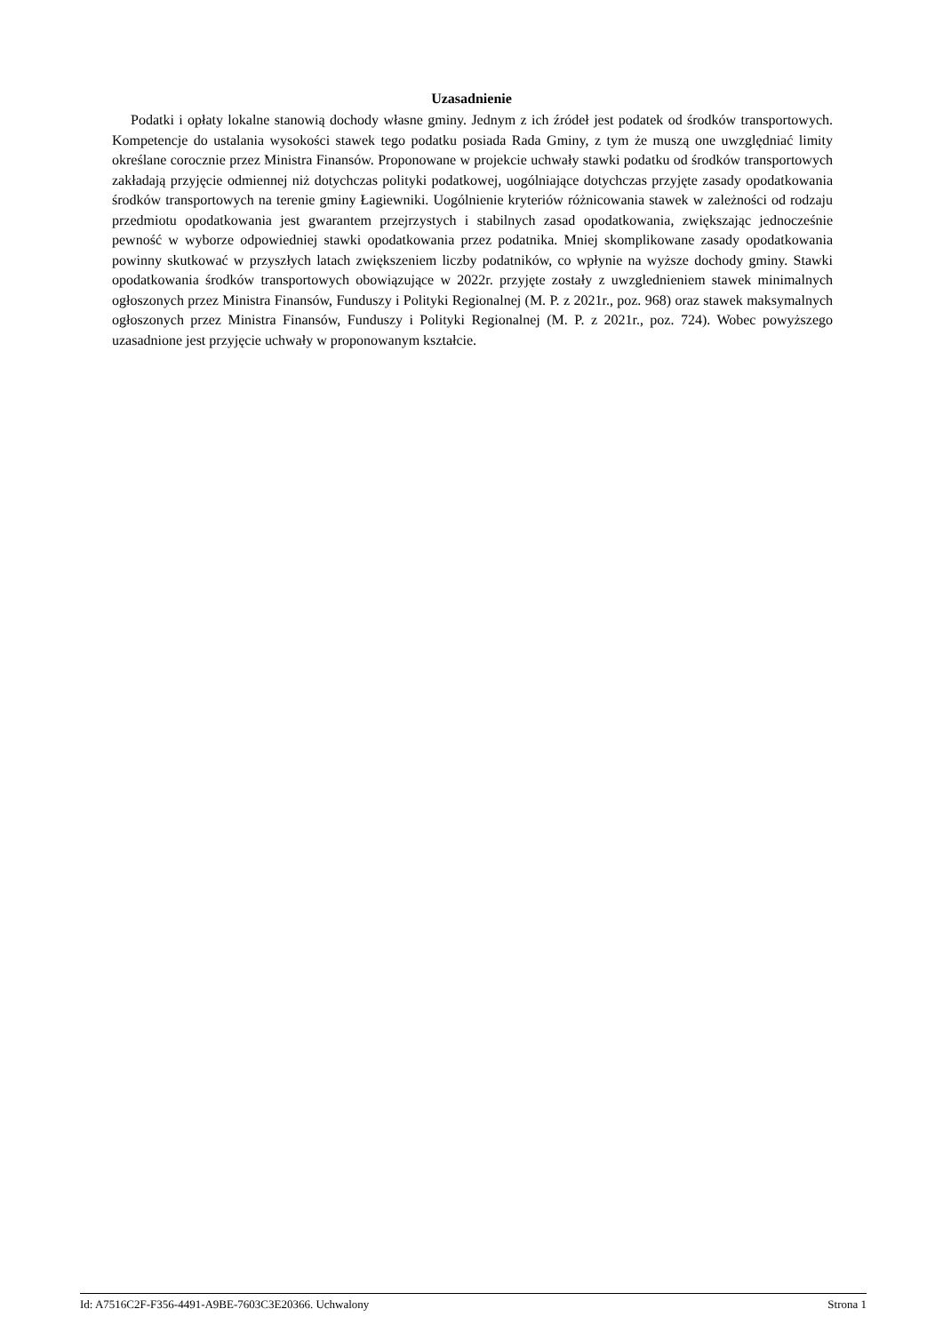Uzasadnienie
Podatki i opłaty lokalne stanowią dochody własne gminy. Jednym z ich źródeł jest podatek od środków transportowych. Kompetencje do ustalania wysokości stawek tego podatku posiada Rada Gminy, z tym że muszą one uwzględniać limity określane corocznie przez Ministra Finansów. Proponowane w projekcie uchwały stawki podatku od środków transportowych zakładają przyjęcie odmiennej niż dotychczas polityki podatkowej, uogólniające dotychczas przyjęte zasady opodatkowania środków transportowych na terenie gminy Łagiewniki. Uogólnienie kryteriów różnicowania stawek w zależności od rodzaju przedmiotu opodatkowania jest gwarantem przejrzystych i stabilnych zasad opodatkowania, zwiększając jednocześnie pewność w wyborze odpowiedniej stawki opodatkowania przez podatnika. Mniej skomplikowane zasady opodatkowania powinny skutkować w przyszłych latach zwiększeniem liczby podatników, co wpłynie na wyższe dochody gminy. Stawki opodatkowania środków transportowych obowiązujące w 2022r. przyjęte zostały z uwzglednieniem stawek minimalnych ogłoszonych przez Ministra Finansów, Funduszy i Polityki Regionalnej (M. P. z 2021r., poz. 968) oraz stawek maksymalnych ogłoszonych przez Ministra Finansów, Funduszy i Polityki Regionalnej (M. P. z 2021r., poz. 724). Wobec powyższego uzasadnione jest przyjęcie uchwały w proponowanym kształcie.
Id: A7516C2F-F356-4491-A9BE-7603C3E20366. Uchwalony Strona 1